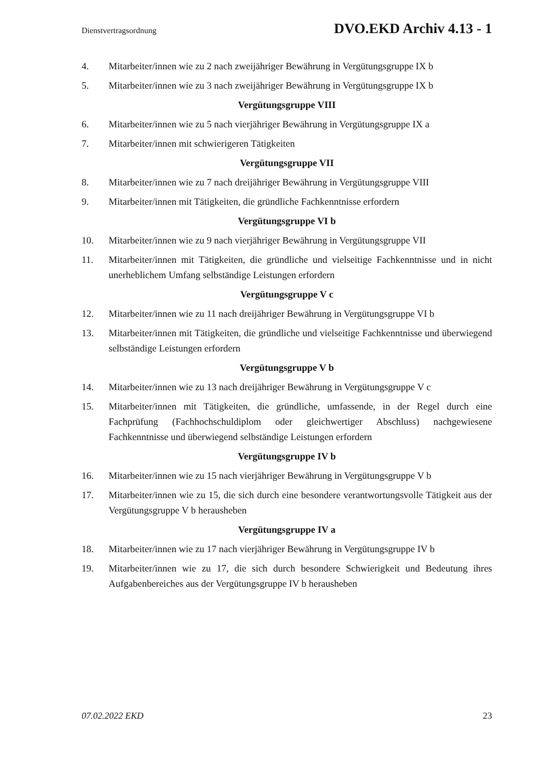Dienstvertragsordnung DVO.EKD Archiv 4.13 - 1
4. Mitarbeiter/innen wie zu 2 nach zweijähriger Bewährung in Vergütungsgruppe IX b
5. Mitarbeiter/innen wie zu 3 nach zweijähriger Bewährung in Vergütungsgruppe IX b
Vergütungsgruppe VIII
6. Mitarbeiter/innen wie zu 5 nach vierjähriger Bewährung in Vergütungsgruppe IX a
7. Mitarbeiter/innen mit schwierigeren Tätigkeiten
Vergütungsgruppe VII
8. Mitarbeiter/innen wie zu 7 nach dreijähriger Bewährung in Vergütungsgruppe VIII
9. Mitarbeiter/innen mit Tätigkeiten, die gründliche Fachkenntnisse erfordern
Vergütungsgruppe VI b
10. Mitarbeiter/innen wie zu 9 nach vierjähriger Bewährung in Vergütungsgruppe VII
11. Mitarbeiter/innen mit Tätigkeiten, die gründliche und vielseitige Fachkenntnisse und in nicht unerheblichem Umfang selbständige Leistungen erfordern
Vergütungsgruppe V c
12. Mitarbeiter/innen wie zu 11 nach dreijähriger Bewährung in Vergütungsgruppe VI b
13. Mitarbeiter/innen mit Tätigkeiten, die gründliche und vielseitige Fachkenntnisse und überwiegend selbständige Leistungen erfordern
Vergütungsgruppe V b
14. Mitarbeiter/innen wie zu 13 nach dreijähriger Bewährung in Vergütungsgruppe V c
15. Mitarbeiter/innen mit Tätigkeiten, die gründliche, umfassende, in der Regel durch eine Fachprüfung (Fachhochschuldiplom oder gleichwertiger Abschluss) nachgewiesene Fachkenntnisse und überwiegend selbständige Leistungen erfordern
Vergütungsgruppe IV b
16. Mitarbeiter/innen wie zu 15 nach vierjähriger Bewährung in Vergütungsgruppe V b
17. Mitarbeiter/innen wie zu 15, die sich durch eine besondere verantwortungsvolle Tätigkeit aus der Vergütungsgruppe V b herausheben
Vergütungsgruppe IV a
18. Mitarbeiter/innen wie zu 17 nach vierjähriger Bewährung in Vergütungsgruppe IV b
19. Mitarbeiter/innen wie zu 17, die sich durch besondere Schwierigkeit und Bedeutung ihres Aufgabenbereiches aus der Vergütungsgruppe IV b herausheben
07.02.2022 EKD 23